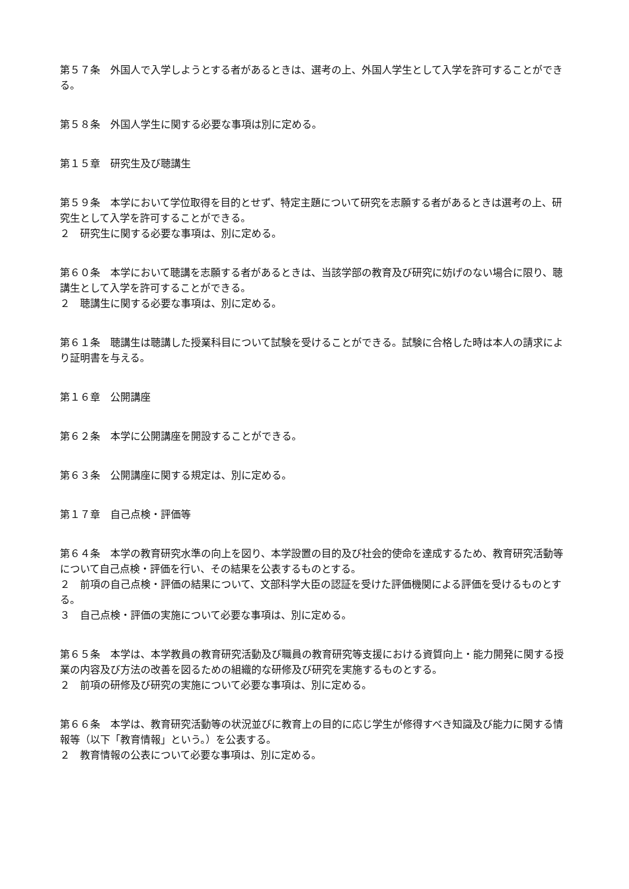第５７条　外国人で入学しようとする者があるときは、選考の上、外国人学生として入学を許可することができる。
第５８条　外国人学生に関する必要な事項は別に定める。
第１５章　研究生及び聴講生
第５９条　本学において学位取得を目的とせず、特定主題について研究を志願する者があるときは選考の上、研究生として入学を許可することができる。
２　研究生に関する必要な事項は、別に定める。
第６０条　本学において聴講を志願する者があるときは、当該学部の教育及び研究に妨げのない場合に限り、聴講生として入学を許可することができる。
２　聴講生に関する必要な事項は、別に定める。
第６１条　聴講生は聴講した授業科目について試験を受けることができる。試験に合格した時は本人の請求により証明書を与える。
第１６章　公開講座
第６２条　本学に公開講座を開設することができる。
第６３条　公開講座に関する規定は、別に定める。
第１７章　自己点検・評価等
第６４条　本学の教育研究水準の向上を図り、本学設置の目的及び社会的使命を達成するため、教育研究活動等について自己点検・評価を行い、その結果を公表するものとする。
２　前項の自己点検・評価の結果について、文部科学大臣の認証を受けた評価機関による評価を受けるものとする。
３　自己点検・評価の実施について必要な事項は、別に定める。
第６５条　本学は、本学教員の教育研究活動及び職員の教育研究等支援における資質向上・能力開発に関する授業の内容及び方法の改善を図るための組織的な研修及び研究を実施するものとする。
２　前項の研修及び研究の実施について必要な事項は、別に定める。
第６６条　本学は、教育研究活動等の状況並びに教育上の目的に応じ学生が修得すべき知識及び能力に関する情報等（以下「教育情報」という。）を公表する。
２　教育情報の公表について必要な事項は、別に定める。